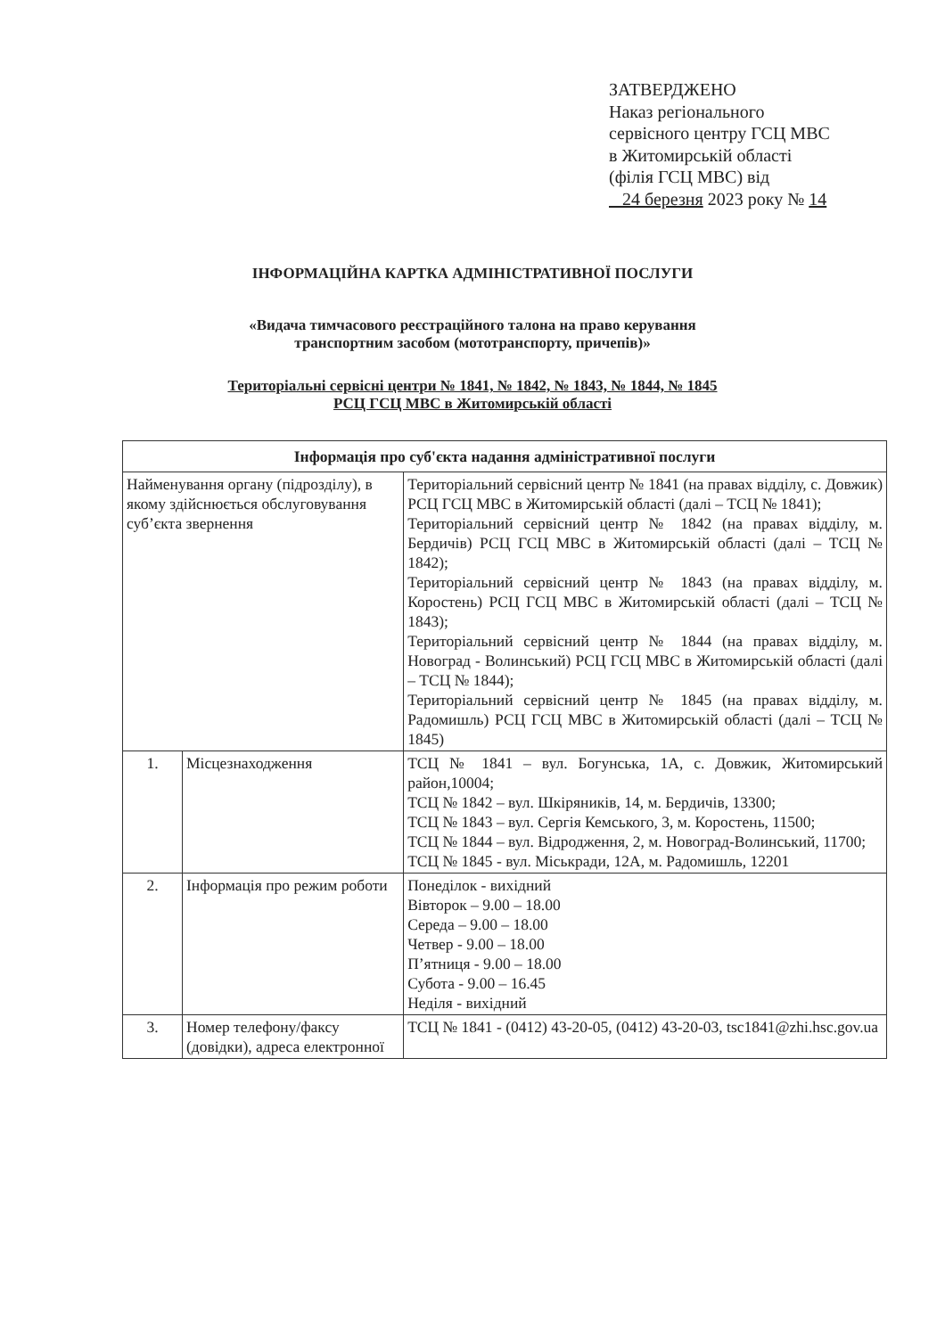ЗАТВЕРДЖЕНО
Наказ регіонального
сервісного центру ГСЦ МВС
в Житомирській області
(філія ГСЦ МВС) від
24 березня 2023 року № 14
ІНФОРМАЦІЙНА КАРТКА АДМІНІСТРАТИВНОЇ ПОСЛУГИ
«Видача тимчасового реєстраційного талона на право керування
транспортним засобом (мототранспорту, причепів)»
Територіальні сервісні центри № 1841, № 1842, № 1843, № 1844, № 1845
РСЦ ГСЦ МВС в Житомирській області
| Інформація про суб'єкта надання адміністративної послуги | | |
| --- | --- | --- |
| Найменування органу (підрозділу), в якому здійснюється обслуговування суб’єкта звернення | | Територіальний сервісний центр № 1841 (на правах відділу, с. Довжик) РСЦ ГСЦ МВС в Житомирській області (далі – ТСЦ № 1841); Територіальний сервісний центр № 1842 (на правах відділу, м. Бердичів) РСЦ ГСЦ МВС в Житомирській області (далі – ТСЦ № 1842); Територіальний сервісний центр № 1843 (на правах відділу, м. Коростень) РСЦ ГСЦ МВС в Житомирській області (далі – ТСЦ № 1843); Територіальний сервісний центр № 1844 (на правах відділу, м. Новоград - Волинський) РСЦ ГСЦ МВС в Житомирській області (далі – ТСЦ № 1844); Територіальний сервісний центр № 1845 (на правах відділу, м. Радомишль) РСЦ ГСЦ МВС в Житомирській області (далі – ТСЦ № 1845) |
| 1. | Місцезнаходження | ТСЦ № 1841 – вул. Богунська, 1А, с. Довжик, Житомирський район,10004; ТСЦ № 1842 – вул. Шкіряників, 14, м. Бердичів, 13300; ТСЦ № 1843 – вул. Сергія Кемського, 3, м. Коростень, 11500; ТСЦ № 1844 – вул. Відродження, 2, м. Новоград-Волинський, 11700; ТСЦ № 1845 - вул. Міськради, 12А, м. Радомишль, 12201 |
| 2. | Інформація про режим роботи | Понеділок - вихідний Вівторок – 9.00 – 18.00 Середа – 9.00 – 18.00 Четвер - 9.00 – 18.00 П’ятниця - 9.00 – 18.00 Субота - 9.00 – 16.45 Неділя - вихідний |
| 3. | Номер телефону/факсу (довідки), адреса електронної | ТСЦ № 1841 - (0412) 43-20-05, (0412) 43-20-03, tsc1841@zhi.hsc.gov.ua |